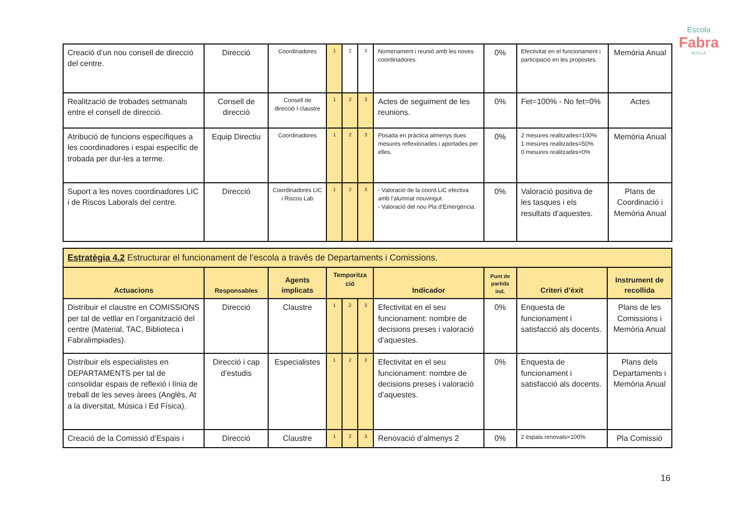Escola
Fabra
· ALELLA ·
| Creació d’un nou consell de direcció del centre. | Direcció | Coordinadores | 1 | 2 | 3 | Nomenament i reunió amb les noves coordinadores. | 0% | Efectivitat en el funcionament i participació en les propostes. | Memòria Anual |
| Realització de trobades setmanals entre el consell de direcció. | Consell de direcció | Consell de direcció I claustre | 1 | 2 | 3 | Actes de seguiment de les reunions. | 0% | Fet=100% - No fet=0% | Actes |
| Atribució de funcions específiques a les coordinadores i espai específic de trobada per dur-les a terme. | Equip Directiu | Coordinadores | 1 | 2 | 3 | Posada en pràctica almenys dues mesures reflexionades i aportades per elles. | 0% | 2 mesures realitzades=100% 1 mesures realitzades=50% 0 mesures realitzades=0% | Memòria Anual |
| Suport a les noves coordinadores LIC i de Riscos Laborals del centre. | Direcció | Coordinadores LIC i Riscos Lab | 1 | 2 | 3 | - Valoració de la coord LiC efectiva amb l’alumnat nouvingut. - Valoració del nou Pla d’Emergència. | 0% | Valoració positiva de les tasques i els resultats d’aquestes. | Plans de Coordinació i Memòria Anual |
| Estratègia 4.2 Estructurar el funcionament de l’escola a través de Departaments i Comissions. | | | | | | | | | |
| Actuacions | Responsables | Agents implicats | Temporitza ció | | | Indicador | Punt de partida ind. | Criteri d’èxit | Instrument de recollida |
| Distribuir el claustre en COMISSIONS per tal de vetllar en l’organització del centre (Material, TAC, Biblioteca i Fabralimpiades). | Direcció | Claustre | 1 | 2 | 3 | Efectivitat en el seu funcionament: nombre de decisions preses i valoració d’aquestes. | 0% | Enquesta de funcionament i satisfacció als docents. | Plans de les Comissions i Memòria Anual |
| Distribuir els especialistes en DEPARTAMENTS per tal de consolidar espais de reflexió i línia de treball de les seves àrees (Anglès, At a la diversitat, Música i Ed Física). | Direcció i cap d’estudis | Especialistes | 1 | 2 | 3 | Efectivitat en el seu funcionament: nombre de decisions preses i valoració d’aquestes. | 0% | Enquesta de funcionament i satisfacció als docents. | Plans dels Departaments i Memòria Anual |
| Creació de la Comissió d’Espais i | Direcció | Claustre | 1 | 2 | 3 | Renovació d’almenys 2 | 0% | 2 espais renovats=100% | Pla Comissió |
16